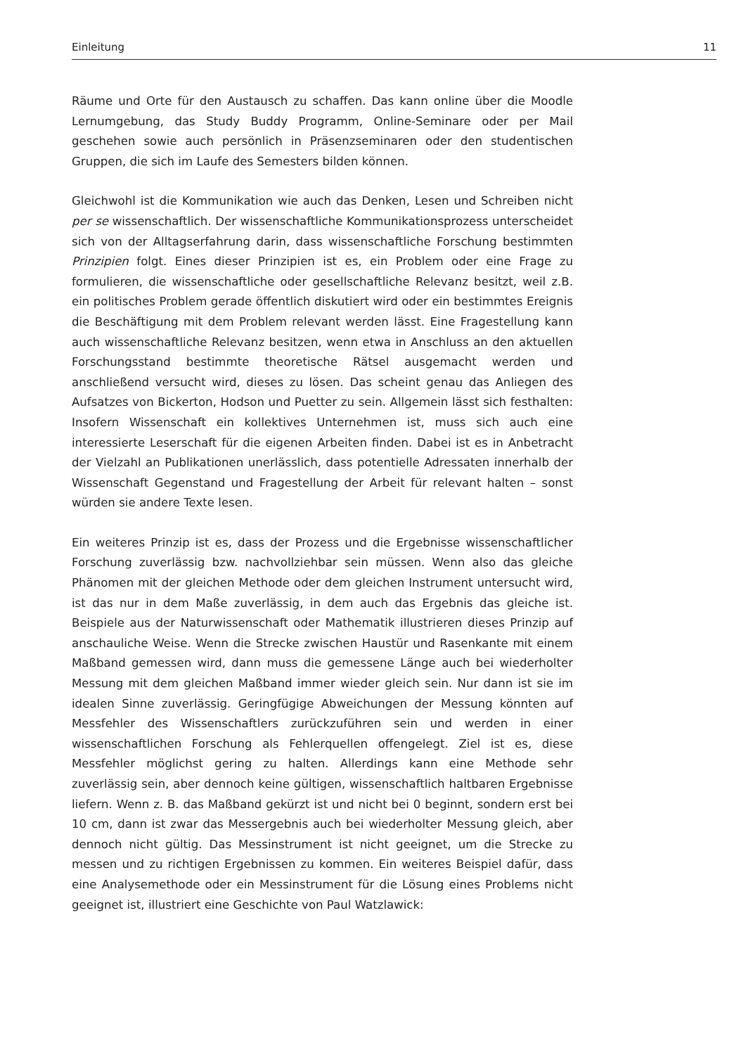Einleitung 11
Räume und Orte für den Austausch zu schaffen. Das kann online über die Moodle Lernumgebung, das Study Buddy Programm, Online-Seminare oder per Mail geschehen sowie auch persönlich in Präsenzseminaren oder den studentischen Gruppen, die sich im Laufe des Semesters bilden können.
Gleichwohl ist die Kommunikation wie auch das Denken, Lesen und Schreiben nicht per se wissenschaftlich. Der wissenschaftliche Kommunikationsprozess unterscheidet sich von der Alltagserfahrung darin, dass wissenschaftliche Forschung bestimmten Prinzipien folgt. Eines dieser Prinzipien ist es, ein Problem oder eine Frage zu formulieren, die wissenschaftliche oder gesellschaftliche Relevanz besitzt, weil z.B. ein politisches Problem gerade öffentlich diskutiert wird oder ein bestimmtes Ereignis die Beschäftigung mit dem Problem relevant werden lässt. Eine Fragestellung kann auch wissenschaftliche Relevanz besitzen, wenn etwa in Anschluss an den aktuellen Forschungsstand bestimmte theoretische Rätsel ausgemacht werden und anschließend versucht wird, dieses zu lösen. Das scheint genau das Anliegen des Aufsatzes von Bickerton, Hodson und Puetter zu sein. Allgemein lässt sich festhalten: Insofern Wissenschaft ein kollektives Unternehmen ist, muss sich auch eine interessierte Leserschaft für die eigenen Arbeiten finden. Dabei ist es in Anbetracht der Vielzahl an Publikationen unerlässlich, dass potentielle Adressaten innerhalb der Wissenschaft Gegenstand und Fragestellung der Arbeit für relevant halten – sonst würden sie andere Texte lesen.
Ein weiteres Prinzip ist es, dass der Prozess und die Ergebnisse wissenschaftlicher Forschung zuverlässig bzw. nachvollziehbar sein müssen. Wenn also das gleiche Phänomen mit der gleichen Methode oder dem gleichen Instrument untersucht wird, ist das nur in dem Maße zuverlässig, in dem auch das Ergebnis das gleiche ist. Beispiele aus der Naturwissenschaft oder Mathematik illustrieren dieses Prinzip auf anschauliche Weise. Wenn die Strecke zwischen Haustür und Rasenkante mit einem Maßband gemessen wird, dann muss die gemessene Länge auch bei wiederholter Messung mit dem gleichen Maßband immer wieder gleich sein. Nur dann ist sie im idealen Sinne zuverlässig. Geringfügige Abweichungen der Messung könnten auf Messfehler des Wissenschaftlers zurückzuführen sein und werden in einer wissenschaftlichen Forschung als Fehlerquellen offengelegt. Ziel ist es, diese Messfehler möglichst gering zu halten. Allerdings kann eine Methode sehr zuverlässig sein, aber dennoch keine gültigen, wissenschaftlich haltbaren Ergebnisse liefern. Wenn z. B. das Maßband gekürzt ist und nicht bei 0 beginnt, sondern erst bei 10 cm, dann ist zwar das Messergebnis auch bei wiederholter Messung gleich, aber dennoch nicht gültig. Das Messinstrument ist nicht geeignet, um die Strecke zu messen und zu richtigen Ergebnissen zu kommen. Ein weiteres Beispiel dafür, dass eine Analysemethode oder ein Messinstrument für die Lösung eines Problems nicht geeignet ist, illustriert eine Geschichte von Paul Watzlawick: